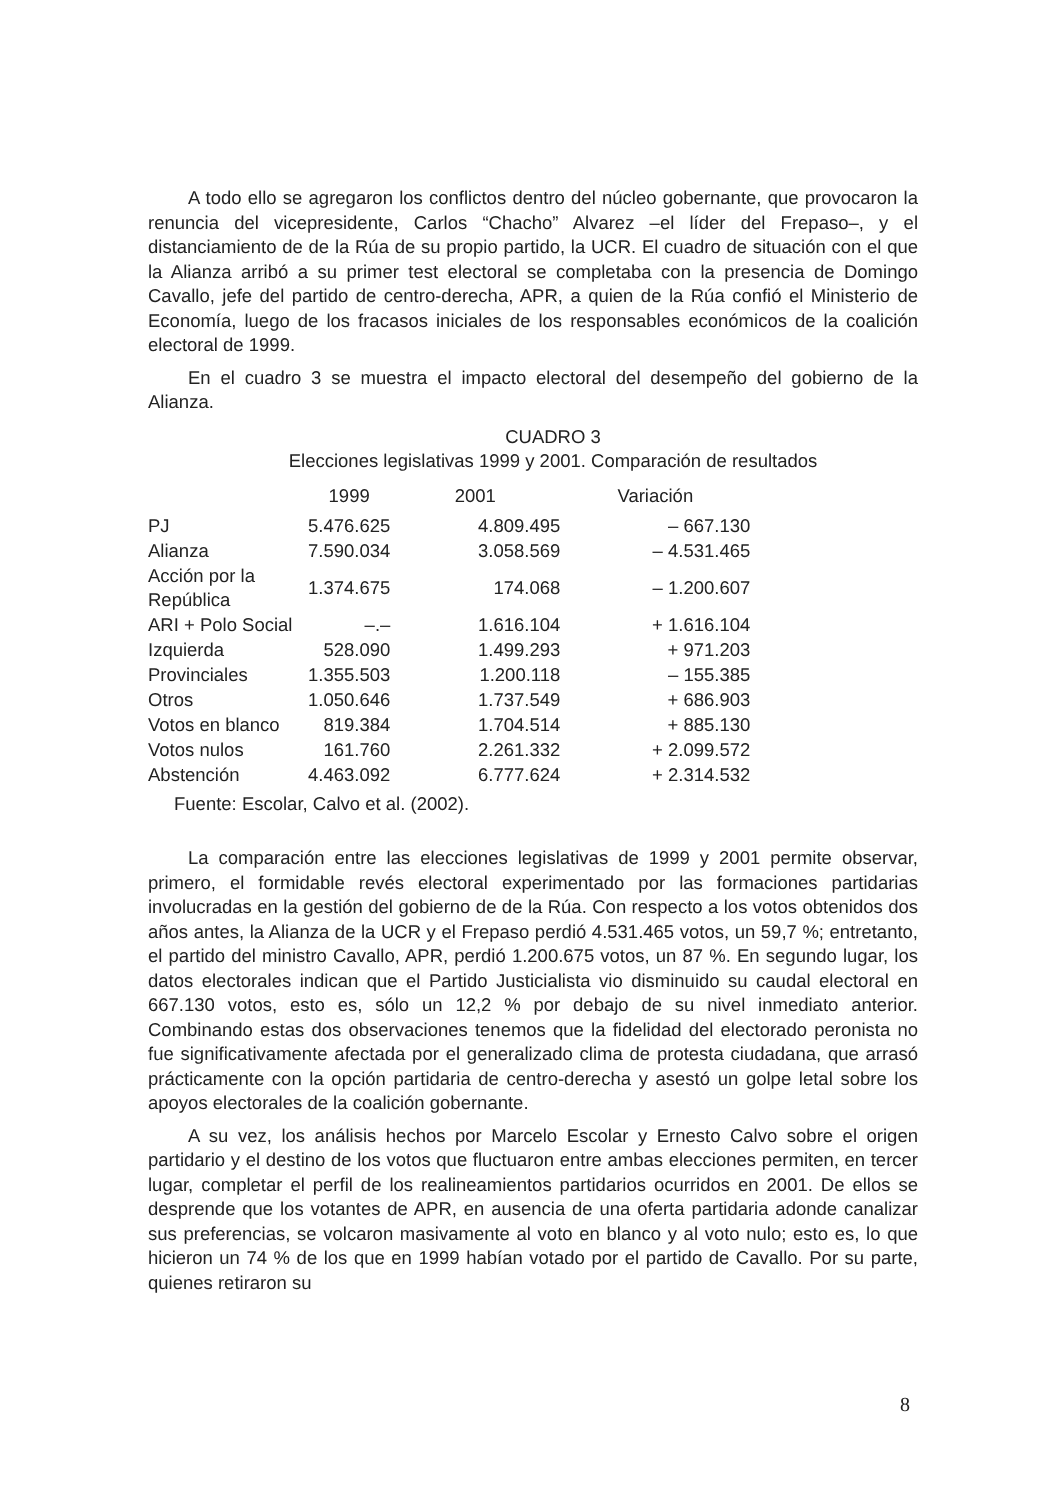A todo ello se agregaron los conflictos dentro del núcleo gobernante, que provocaron la renuncia del vicepresidente, Carlos “Chacho” Alvarez –el líder del Frepaso–, y el distanciamiento de de la Rúa de su propio partido, la UCR. El cuadro de situación con el que la Alianza arribó a su primer test electoral se completaba con la presencia de Domingo Cavallo, jefe del partido de centro-derecha, APR, a quien de la Rúa confió el Ministerio de Economía, luego de los fracasos iniciales de los responsables económicos de la coalición electoral de 1999.
En el cuadro 3 se muestra el impacto electoral del desempeño del gobierno de la Alianza.
CUADRO 3
Elecciones legislativas 1999 y 2001. Comparación de resultados
| | 1999 | 2001 | Variación |
| --- | --- | --- | --- |
| PJ | 5.476.625 | 4.809.495 | – 667.130 |
| Alianza | 7.590.034 | 3.058.569 | – 4.531.465 |
| Acción por la República | 1.374.675 | 174.068 | – 1.200.607 |
| ARI + Polo Social | –.– | 1.616.104 | + 1.616.104 |
| Izquierda | 528.090 | 1.499.293 | + 971.203 |
| Provinciales | 1.355.503 | 1.200.118 | – 155.385 |
| Otros | 1.050.646 | 1.737.549 | + 686.903 |
| Votos en blanco | 819.384 | 1.704.514 | + 885.130 |
| Votos nulos | 161.760 | 2.261.332 | + 2.099.572 |
| Abstención | 4.463.092 | 6.777.624 | + 2.314.532 |
Fuente: Escolar, Calvo et al. (2002).
La comparación entre las elecciones legislativas de 1999 y 2001 permite observar, primero, el formidable revés electoral experimentado por las formaciones partidarias involucradas en la gestión del gobierno de de la Rúa. Con respecto a los votos obtenidos dos años antes, la Alianza de la UCR y el Frepaso perdió 4.531.465 votos, un 59,7 %; entretanto, el partido del ministro Cavallo, APR, perdió 1.200.675 votos, un 87 %. En segundo lugar, los datos electorales indican que el Partido Justicialista vio disminuido su caudal electoral en 667.130 votos, esto es, sólo un 12,2 % por debajo de su nivel inmediato anterior. Combinando estas dos observaciones tenemos que la fidelidad del electorado peronista no fue significativamente afectada por el generalizado clima de protesta ciudadana, que arrasó prácticamente con la opción partidaria de centro-derecha y asestó un golpe letal sobre los apoyos electorales de la coalición gobernante.
A su vez, los análisis hechos por Marcelo Escolar y Ernesto Calvo sobre el origen partidario y el destino de los votos que fluctuaron entre ambas elecciones permiten, en tercer lugar, completar el perfil de los realineamientos partidarios ocurridos en 2001. De ellos se desprende que los votantes de APR, en ausencia de una oferta partidaria adonde canalizar sus preferencias, se volcaron masivamente al voto en blanco y al voto nulo; esto es, lo que hicieron un 74 % de los que en 1999 habían votado por el partido de Cavallo. Por su parte, quienes retiraron su
8